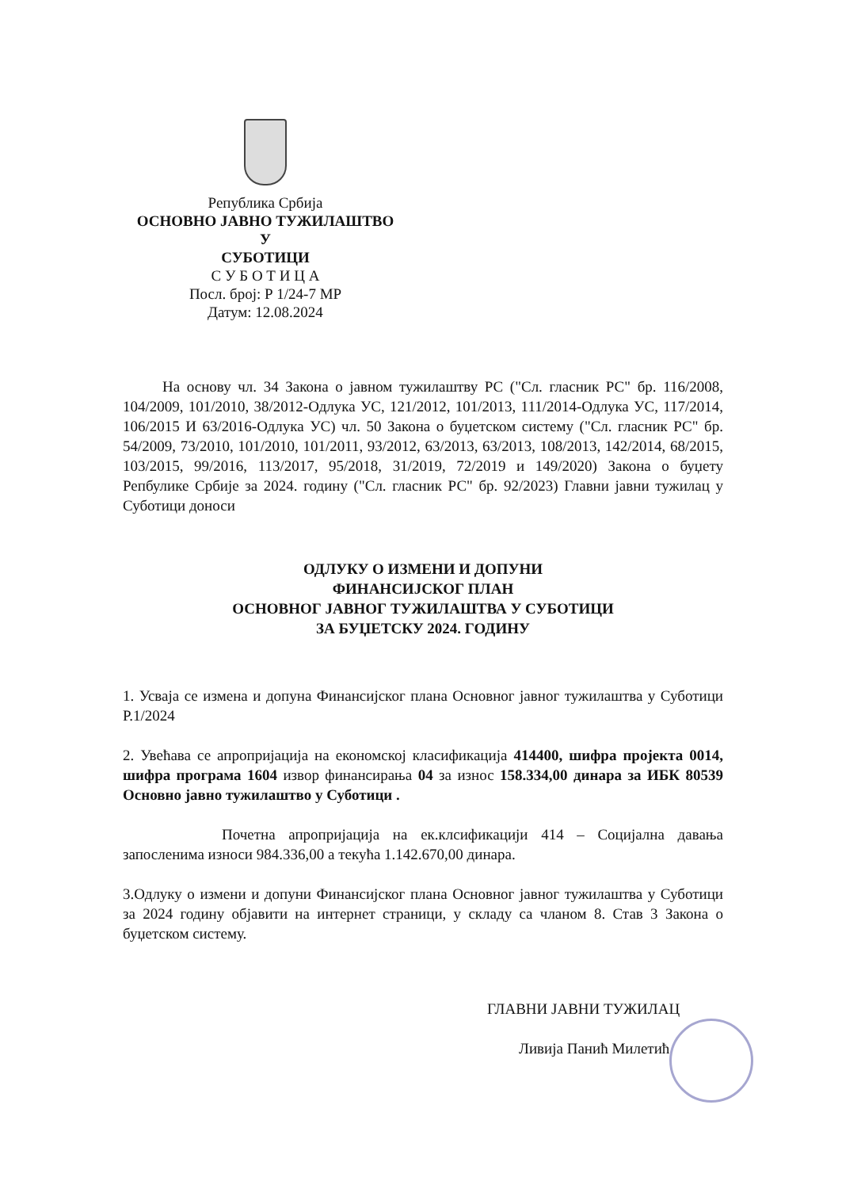Република Србија
ОСНОВНО ЈАВНО ТУЖИЛАШТВО
У
СУБОТИЦИ
С У Б О Т И Ц А
Посл. број: Р 1/24-7 МР
Датум: 12.08.2024
На основу чл. 34 Закона о јавном тужилаштву РС ("Сл. гласник РС" бр. 116/2008, 104/2009, 101/2010, 38/2012-Одлука УС, 121/2012, 101/2013, 111/2014-Одлука УС, 117/2014, 106/2015 И 63/2016-Одлука УС) чл. 50 Закона о буџетском систему ("Сл. гласник РС" бр. 54/2009, 73/2010, 101/2010, 101/2011, 93/2012, 63/2013, 63/2013, 108/2013, 142/2014, 68/2015, 103/2015, 99/2016, 113/2017, 95/2018, 31/2019, 72/2019 и 149/2020) Закона о буџету Репбулике Србије за 2024. годину ("Сл. гласник РС" бр. 92/2023) Главни јавни тужилац у Суботици доноси
ОДЛУКУ О ИЗМЕНИ И ДОПУНИ
ФИНАНСИЈСКОГ ПЛАН
ОСНОВНОГ ЈАВНОГ ТУЖИЛАШТВА У СУБОТИЦИ
ЗА БУЏЕТСКУ 2024. ГОДИНУ
1. Усваја се измена и допуна Финансијског плана Основног јавног тужилаштва у Суботици Р.1/2024
2. Увећава се апропријација на економској класификација 414400, шифра пројекта 0014, шифра програма 1604 извор финансирања 04 за износ 158.334,00 динара за ИБК 80539 Основно јавно тужилаштво у Суботици .
Почетна апропријација на ек.клсификацији 414 – Социјална давања запосленима износи 984.336,00 а текућа 1.142.670,00 динара.
3.Одлуку о измени и допуни Финансијског плана Основног јавног тужилаштва у Суботици за 2024 годину објавити на интернет страници, у складу са чланом 8. Став 3 Закона о буџетском систему.
ГЛАВНИ ЈАВНИ ТУЖИЛАЦ
Ливија Панић Милетић